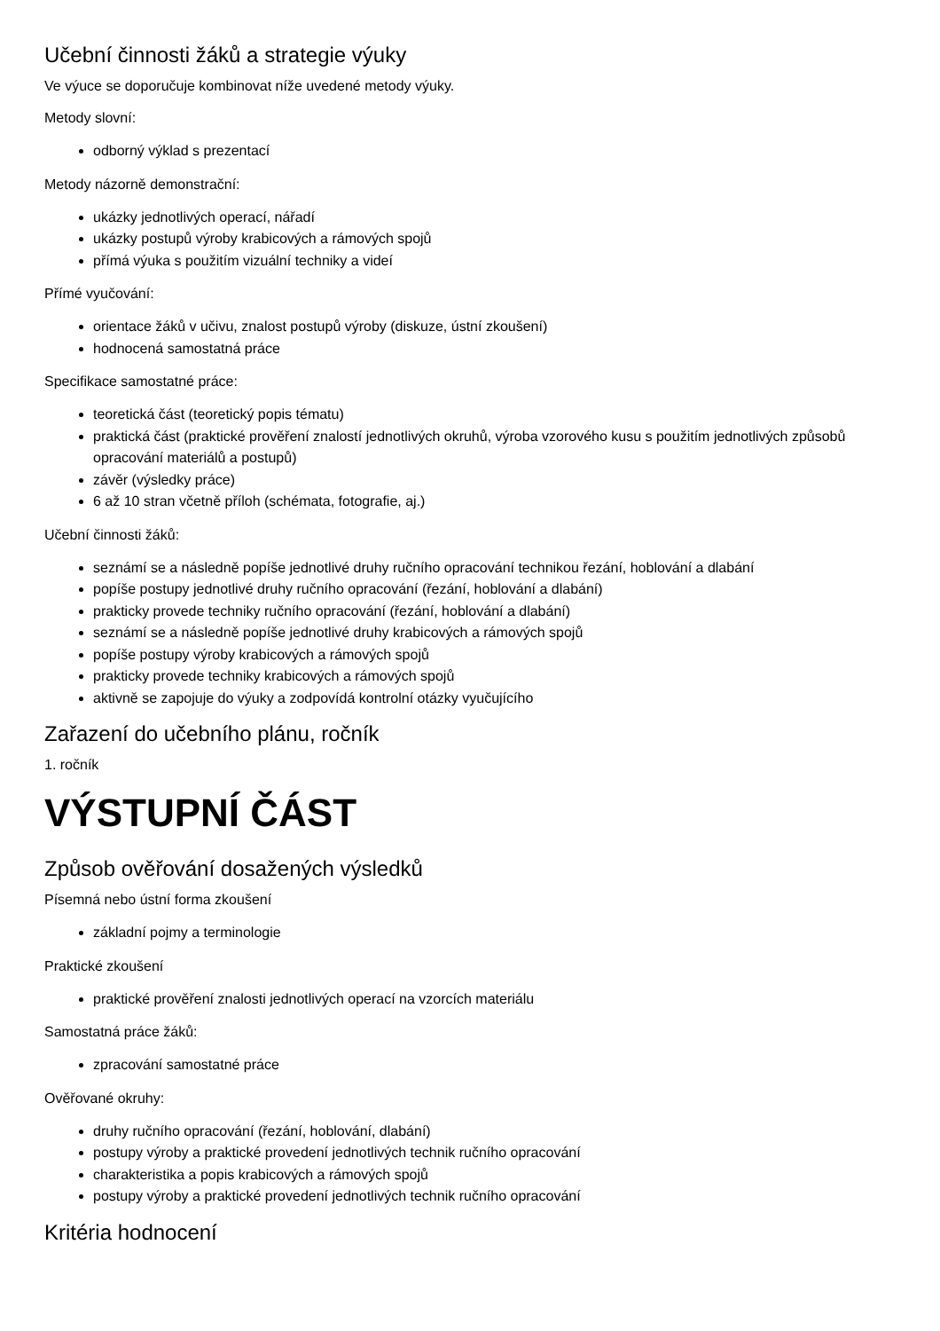Učební činnosti žáků a strategie výuky
Ve výuce se doporučuje kombinovat níže uvedené metody výuky.
Metody slovní:
odborný výklad s prezentací
Metody názorně demonstrační:
ukázky jednotlivých operací, nářadí
ukázky postupů výroby krabicových a rámových spojů
přímá výuka s použitím vizuální techniky a videí
Přímé vyučování:
orientace žáků v učivu, znalost postupů výroby (diskuze, ústní zkoušení)
hodnocená samostatná práce
Specifikace samostatné práce:
teoretická část (teoretický popis tématu)
praktická část (praktické prověření znalostí jednotlivých okruhů, výroba vzorového kusu s použitím jednotlivých způsobů opracování materiálů a postupů)
závěr (výsledky práce)
6 až 10 stran včetně příloh (schémata, fotografie, aj.)
Učební činnosti žáků:
seznámí se a následně popíše jednotlivé druhy ručního opracování technikou řezání, hoblování a dlabání
popíše postupy jednotlivé druhy ručního opracování (řezání, hoblování a dlabání)
prakticky provede techniky ručního opracování (řezání, hoblování a dlabání)
seznámí se a následně popíše jednotlivé druhy krabicových a rámových spojů
popíše postupy výroby krabicových a rámových spojů
prakticky provede techniky krabicových a rámových spojů
aktivně se zapojuje do výuky a zodpovídá kontrolní otázky vyučujícího
Zařazení do učebního plánu, ročník
1. ročník
VÝSTUPNÍ ČÁST
Způsob ověřování dosažených výsledků
Písemná nebo ústní forma zkoušení
základní pojmy a terminologie
Praktické zkoušení
praktické prověření znalosti jednotlivých operací na vzorcích materiálu
Samostatná práce žáků:
zpracování samostatné práce
Ověřované okruhy:
druhy ručního opracování (řezání, hoblování, dlabání)
postupy výroby a praktické provedení jednotlivých technik ručního opracování
charakteristika a popis krabicových a rámových spojů
postupy výroby a praktické provedení jednotlivých technik ručního opracování
Kritéria hodnocení